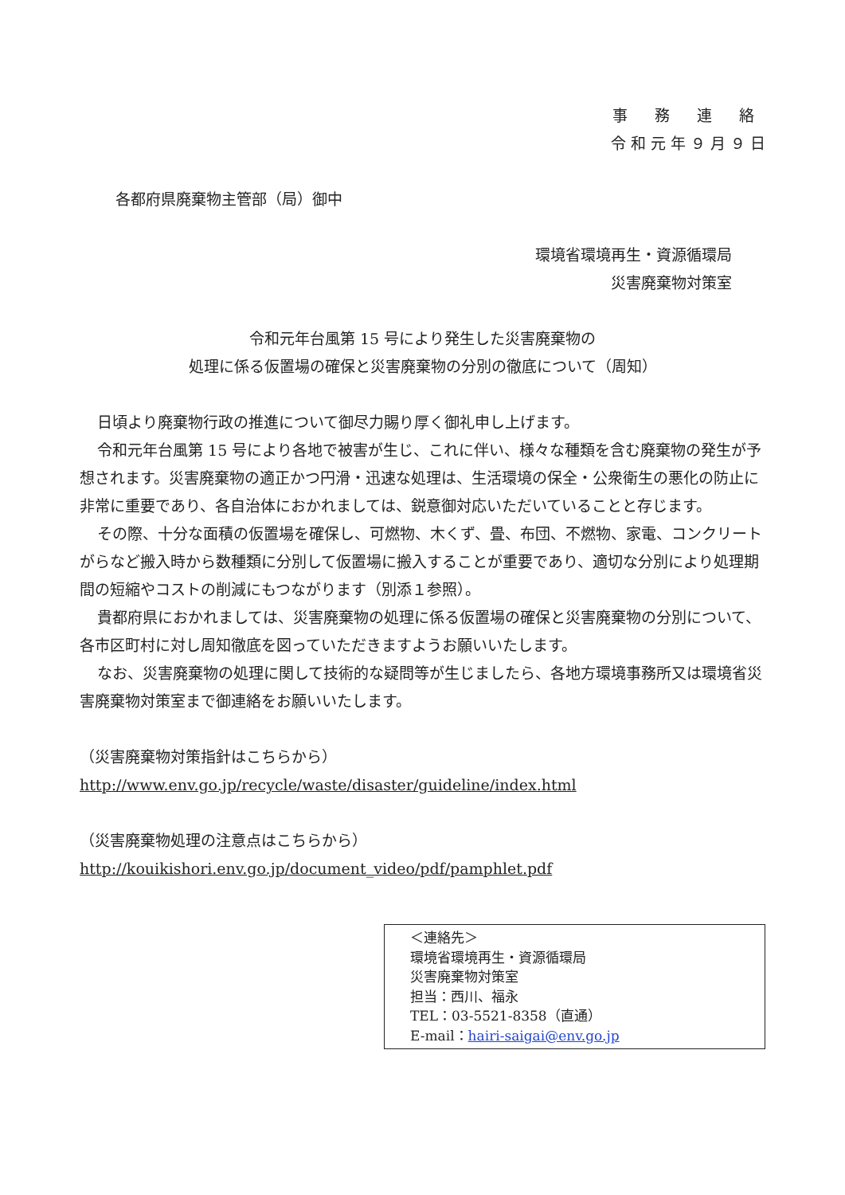事 務 連 絡
令 和 元 年 ９ 月 ９ 日
各都府県廃棄物主管部（局）御中
環境省環境再生・資源循環局
災害廃棄物対策室
令和元年台風第 15 号により発生した災害廃棄物の
処理に係る仮置場の確保と災害廃棄物の分別の徹底について（周知）
日頃より廃棄物行政の推進について御尽力賜り厚く御礼申し上げます。
令和元年台風第 15 号により各地で被害が生じ、これに伴い、様々な種類を含む廃棄物の発生が予想されます。災害廃棄物の適正かつ円滑・迅速な処理は、生活環境の保全・公衆衛生の悪化の防止に非常に重要であり、各自治体におかれましては、鋭意御対応いただいていることと存じます。
その際、十分な面積の仮置場を確保し、可燃物、木くず、畳、布団、不燃物、家電、コンクリートがらなど搬入時から数種類に分別して仮置場に搬入することが重要であり、適切な分別により処理期間の短縮やコストの削減にもつながります（別添１参照）。
貴都府県におかれましては、災害廃棄物の処理に係る仮置場の確保と災害廃棄物の分別について、各市区町村に対し周知徹底を図っていただきますようお願いいたします。
なお、災害廃棄物の処理に関して技術的な疑問等が生じましたら、各地方環境事務所又は環境省災害廃棄物対策室まで御連絡をお願いいたします。
（災害廃棄物対策指針はこちらから）
http://www.env.go.jp/recycle/waste/disaster/guideline/index.html
（災害廃棄物処理の注意点はこちらから）
http://kouikishori.env.go.jp/document_video/pdf/pamphlet.pdf
＜連絡先＞
環境省環境再生・資源循環局
災害廃棄物対策室
担当：西川、福永
TEL：03-5521-8358（直通）
E-mail：hairi-saigai@env.go.jp